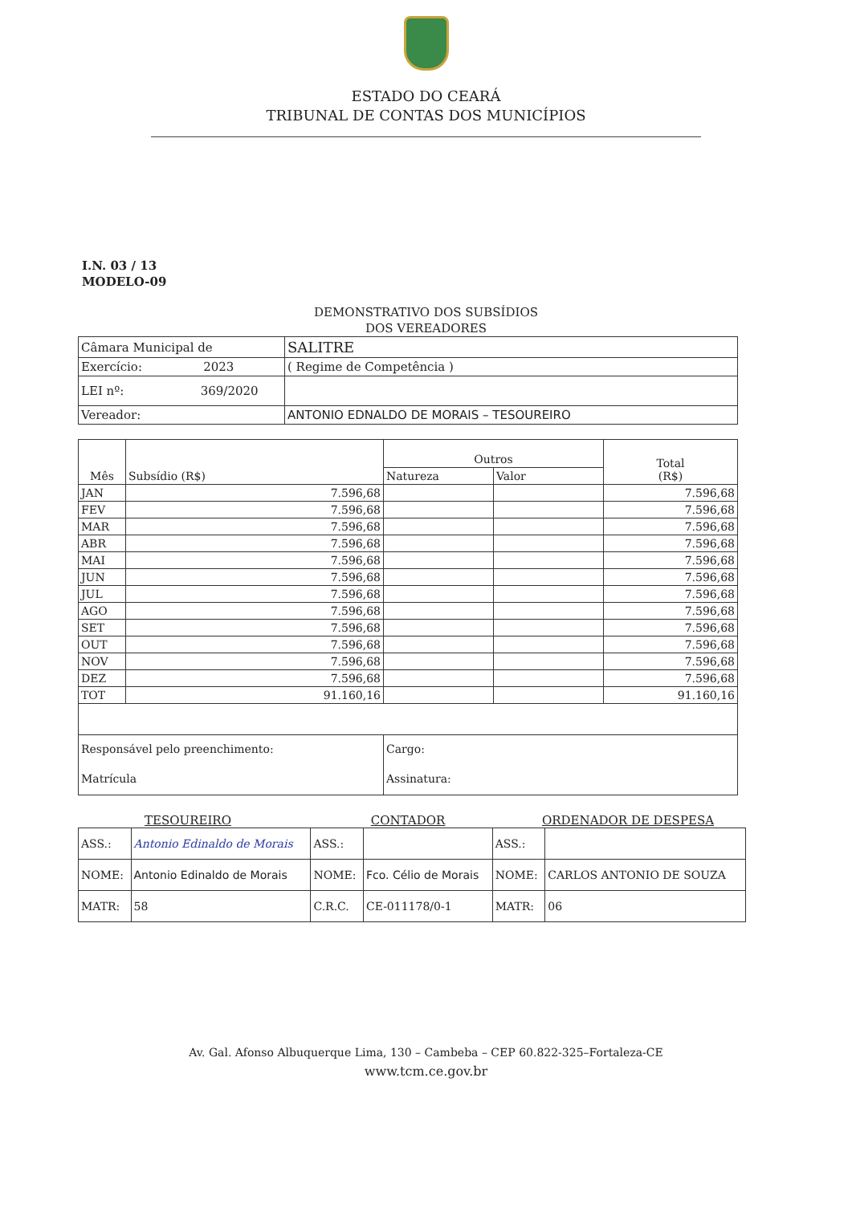ESTADO DO CEARÁ
TRIBUNAL DE CONTAS DOS MUNICÍPIOS
I.N. 03 / 13
MODELO-09
DEMONSTRATIVO DOS SUBSÍDIOS
DOS VEREADORES
| Câmara Municipal de | SALITRE |
| Exercício: 2023 | ( Regime de Competência ) |
| LEI nº: 369/2020 | |
| Vereador: | ANTONIO EDNALDO DE MORAIS – TESOUREIRO |
| Mês | Subsídio (R$) | Outros | | Total (R$) |
| --- | --- | --- | --- | --- |
| | | Natureza | Valor | |
| JAN | 7.596,68 | | | 7.596,68 |
| FEV | 7.596,68 | | | 7.596,68 |
| MAR | 7.596,68 | | | 7.596,68 |
| ABR | 7.596,68 | | | 7.596,68 |
| MAI | 7.596,68 | | | 7.596,68 |
| JUN | 7.596,68 | | | 7.596,68 |
| JUL | 7.596,68 | | | 7.596,68 |
| AGO | 7.596,68 | | | 7.596,68 |
| SET | 7.596,68 | | | 7.596,68 |
| OUT | 7.596,68 | | | 7.596,68 |
| NOV | 7.596,68 | | | 7.596,68 |
| DEZ | 7.596,68 | | | 7.596,68 |
| TOT | 91.160,16 | | | 91.160,16 |
| Responsável pelo preenchimento: | | Cargo: | | |
| Matrícula | | Assinatura: | | |
TESOUREIRO CONTADOR ORDENADOR DE DESPESA
| ASS.: | Antonio Edinaldo de Morais | ASS.: | | ASS.: | |
| NOME: | Antonio Edinaldo de Morais | NOME: | Fco. Célio de Morais | NOME: | CARLOS ANTONIO DE SOUZA |
| MATR: | 58 | C.R.C. | CE-011178/0-1 | MATR: | 06 |
Av. Gal. Afonso Albuquerque Lima, 130 – Cambeba – CEP 60.822-325–Fortaleza-CE
www.tcm.ce.gov.br